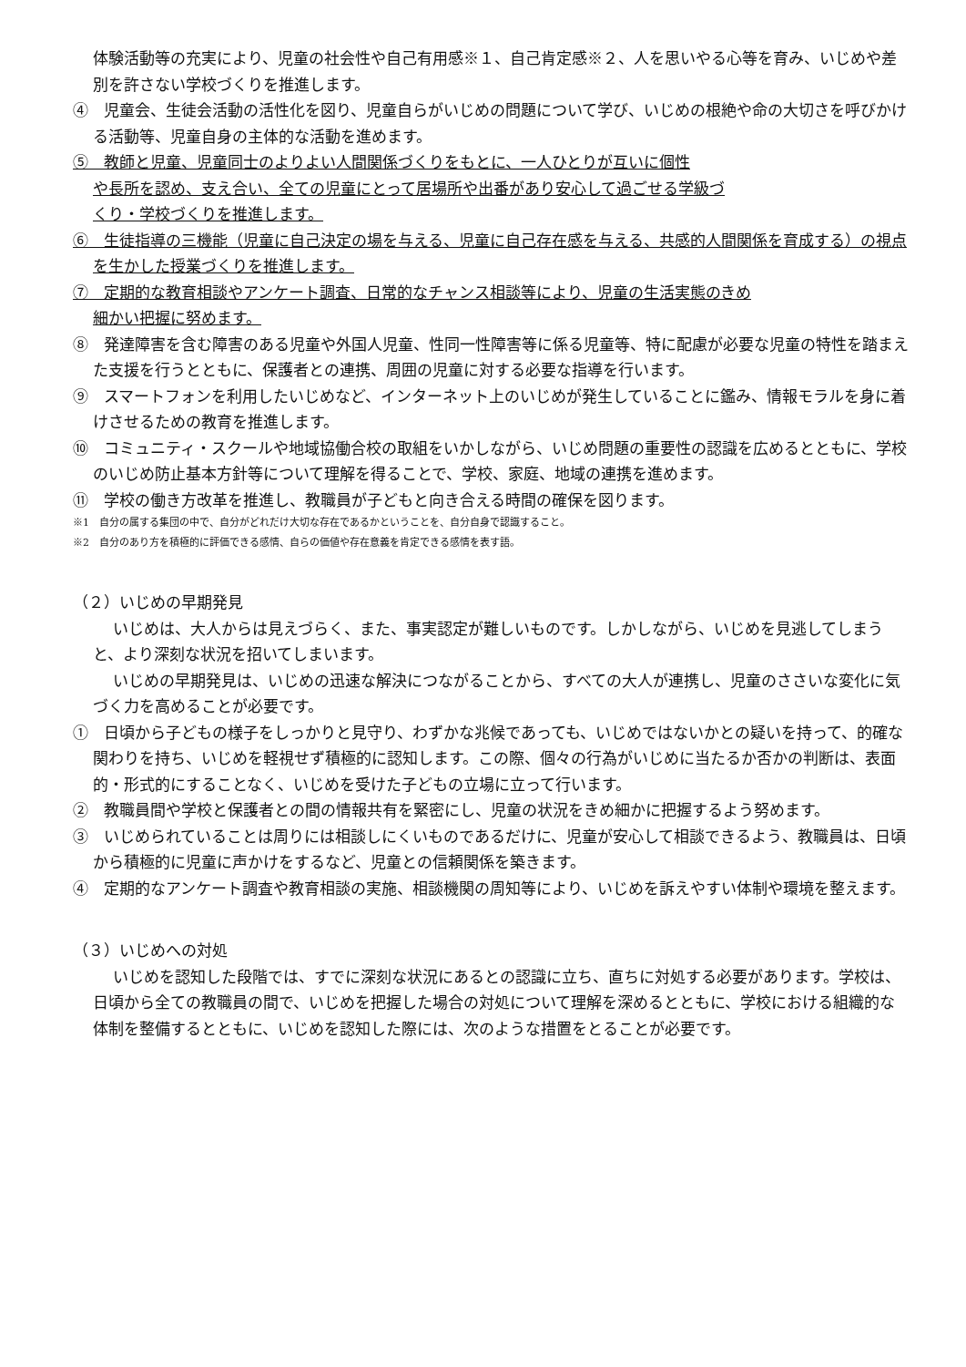体験活動等の充実により、児童の社会性や自己有用感※１、自己肯定感※２、人を思いやる心等を育み、いじめや差別を許さない学校づくりを推進します。
④　児童会、生徒会活動の活性化を図り、児童自らがいじめの問題について学び、いじめの根絶や命の大切さを呼びかける活動等、児童自身の主体的な活動を進めます。
⑤　教師と児童、児童同士のよりよい人間関係づくりをもとに、一人ひとりが互いに個性
や長所を認め、支え合い、全ての児童にとって居場所や出番があり安心して過ごせる学級づ
くり・学校づくりを推進します。
⑥　生徒指導の三機能（児童に自己決定の場を与える、児童に自己存在感を与える、共感的人間関係を育成する）の視点を生かした授業づくりを推進します。
⑦　定期的な教育相談やアンケート調査、日常的なチャンス相談等により、児童の生活実態のきめ
細かい把握に努めます。
⑧　発達障害を含む障害のある児童や外国人児童、性同一性障害等に係る児童等、特に配慮が必要な児童の特性を踏まえた支援を行うとともに、保護者との連携、周囲の児童に対する必要な指導を行います。
⑨　スマートフォンを利用したいじめなど、インターネット上のいじめが発生していることに鑑み、情報モラルを身に着けさせるための教育を推進します。
⑩　コミュニティ・スクールや地域協働合校の取組をいかしながら、いじめ問題の重要性の認識を広めるとともに、学校のいじめ防止基本方針等について理解を得ることで、学校、家庭、地域の連携を進めます。
⑪　学校の働き方改革を推進し、教職員が子どもと向き合える時間の確保を図ります。
※1　自分の属する集団の中で、自分がどれだけ大切な存在であるかということを、自分自身で認識すること。
※2　自分のあり方を積極的に評価できる感情、自らの価値や存在意義を肯定できる感情を表す語。
（２）いじめの早期発見
いじめは、大人からは見えづらく、また、事実認定が難しいものです。しかしながら、いじめを見逃してしまうと、より深刻な状況を招いてしまいます。
いじめの早期発見は、いじめの迅速な解決につながることから、すべての大人が連携し、児童のささいな変化に気づく力を高めることが必要です。
①　日頃から子どもの様子をしっかりと見守り、わずかな兆候であっても、いじめではないかとの疑いを持って、的確な関わりを持ち、いじめを軽視せず積極的に認知します。この際、個々の行為がいじめに当たるか否かの判断は、表面的・形式的にすることなく、いじめを受けた子どもの立場に立って行います。
②　教職員間や学校と保護者との間の情報共有を緊密にし、児童の状況をきめ細かに把握するよう努めます。
③　いじめられていることは周りには相談しにくいものであるだけに、児童が安心して相談できるよう、教職員は、日頃から積極的に児童に声かけをするなど、児童との信頼関係を築きます。
④　定期的なアンケート調査や教育相談の実施、相談機関の周知等により、いじめを訴えやすい体制や環境を整えます。
（３）いじめへの対処
いじめを認知した段階では、すでに深刻な状況にあるとの認識に立ち、直ちに対処する必要があります。学校は、日頃から全ての教職員の間で、いじめを把握した場合の対処について理解を深めるとともに、学校における組織的な体制を整備するとともに、いじめを認知した際には、次のような措置をとることが必要です。